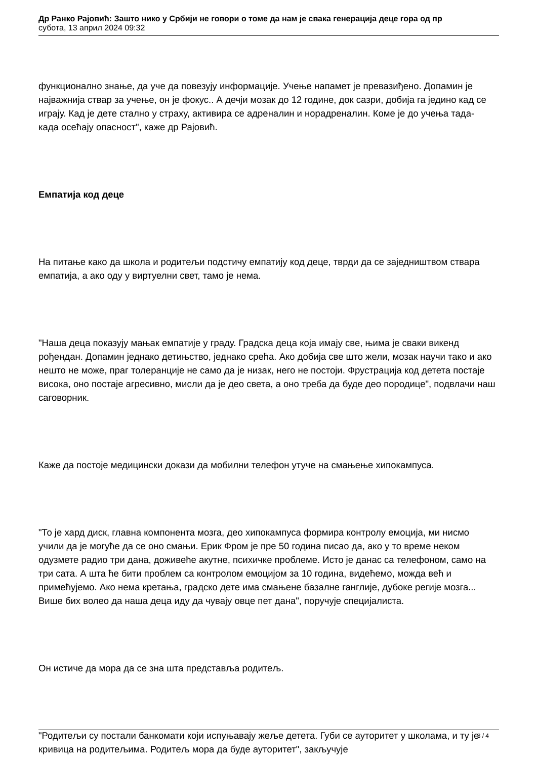Др Ранко Рајовић: Зашто нико у Србији не говори о томе да нам је свака генерација деце гора од пр
субота, 13 април 2024 09:32
функционално знање, да уче да повезују информације. Учење напамет је превазиђено. Допамин је најважнија ствар за учење, он је фокус.. А дечји мозак до 12 године, док сазри, добија га једино кад се играју. Кад је дете стално у страху, активира се адреналин и норадреналин. Коме је до учења тада- када осећају опасност", каже др Рајовић.
Емпатија код деце
На питање како да школа и родитељи подстичу емпатију код деце, тврди да се заједништвом ствара емпатија, а ако оду у виртуелни свет, тамо је нема.
"Наша деца показују мањак емпатије у граду. Градска деца која имају све, њима је сваки викенд рођендан. Допамин једнако детињство, једнако срећа. Ако добија све што жели, мозак научи тако и ако нешто не може, праг толеранције не само да је низак, него не постоји. Фрустрација код детета постаје висока, оно постаје агресивно, мисли да је део света, а оно треба да буде део породице", подвлачи наш саговорник.
Каже да постоје медицински докази да мобилни телефон утуче на смањење хипокампуса.
"То је хард диск, главна компонента мозга, део хипокампуса формира контролу емоција, ми нисмо учили да је могуће да се оно смањи. Ерик Фром је пре 50 година писао да, ако у то време неком одузмете радио три дана, доживеће акутне, психичке проблеме. Исто је данас са телефоном, само на три сата. А шта ће бити проблем са контролом емоцијом за 10 година, видећемо, можда већ и примећујемо. Ако нема кретања, градско дете има смањене базалне ганглије, дубоке регије мозга... Више бих волео да наша деца иду да чувају овце пет дана", поручује специјалиста.
Он истиче да мора да се зна шта представља родитељ.
"Родитељи су постали банкомати који испуњавају жеље детета. Губи се ауторитет у школама, и ту је кривица на родитељима. Родитељ мора да буде ауторитет", закључује
3 / 4